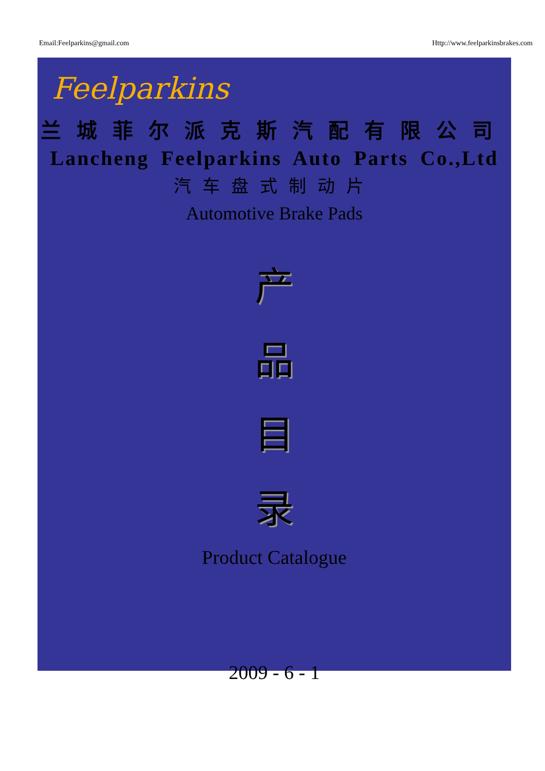Email:Feelparkins@gmail.com Http://www.feelparkinsbrakes.com
Feelparkins
兰城菲尔派克斯汽配有限公司
Lancheng Feelparkins Auto Parts Co.,Ltd
汽车盘式制动片
Automotive Brake Pads
产
品
目
录
Product Catalogue
2009 - 6 - 1